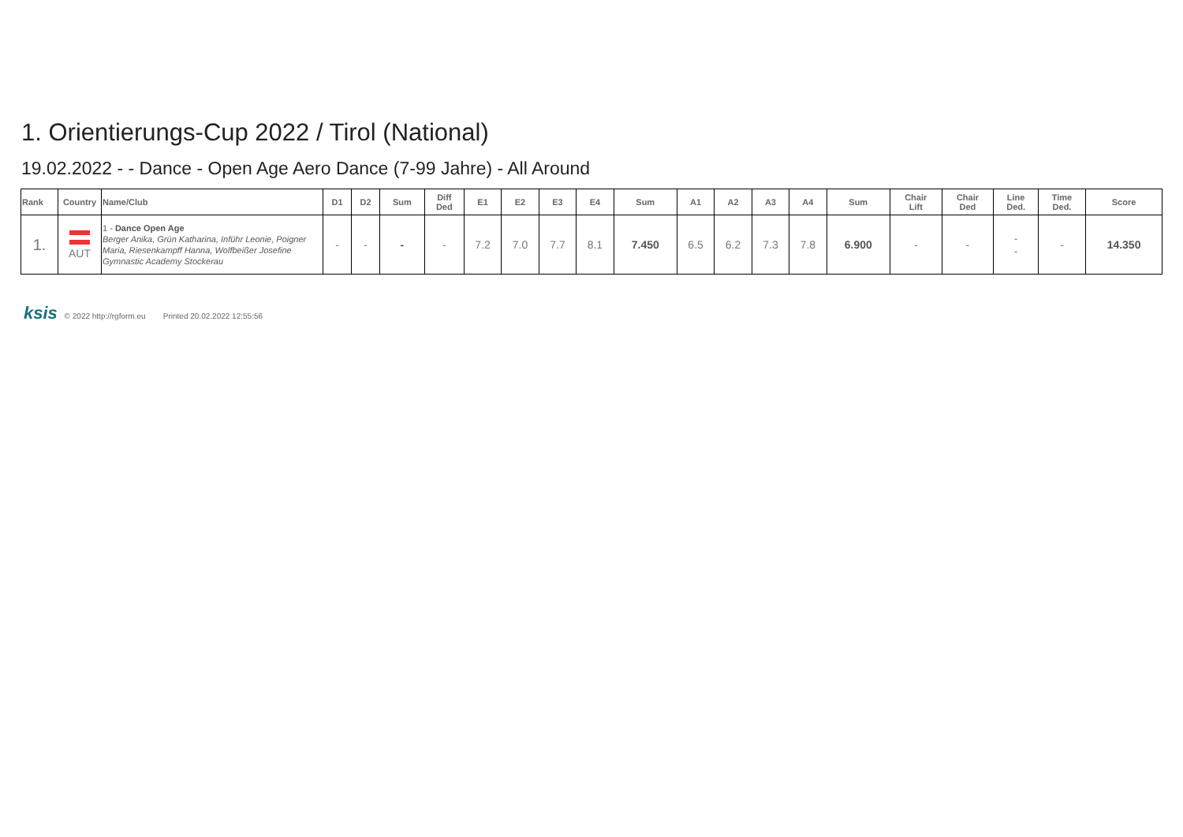1. Orientierungs-Cup 2022 / Tirol (National)
19.02.2022 - - Dance - Open Age Aero Dance (7-99 Jahre) - All Around
| Rank | Country | Name/Club | D1 | D2 | Sum | Diff Ded | E1 | E2 | E3 | E4 | Sum | A1 | A2 | A3 | A4 | Sum | Chair Lift | Chair Ded | Line Ded. | Time Ded. | Score |
| --- | --- | --- | --- | --- | --- | --- | --- | --- | --- | --- | --- | --- | --- | --- | --- | --- | --- | --- | --- | --- | --- |
| 1. | AUT | 1 - Dance Open Age Berger Anika, Grün Katharina, Inführ Leonie, Poigner Maria, Riesenkampff Hanna, Wolfbeißer Josefine Gymnastic Academy Stockerau | - | - | - | - | 7.2 | 7.0 | 7.7 | 8.1 | 7.450 | 6.5 | 6.2 | 7.3 | 7.8 | 6.900 | - | - | - - | - | 14.350 |
ksis © 2022 http://rgform.eu Printed 20.02.2022 12:55:56